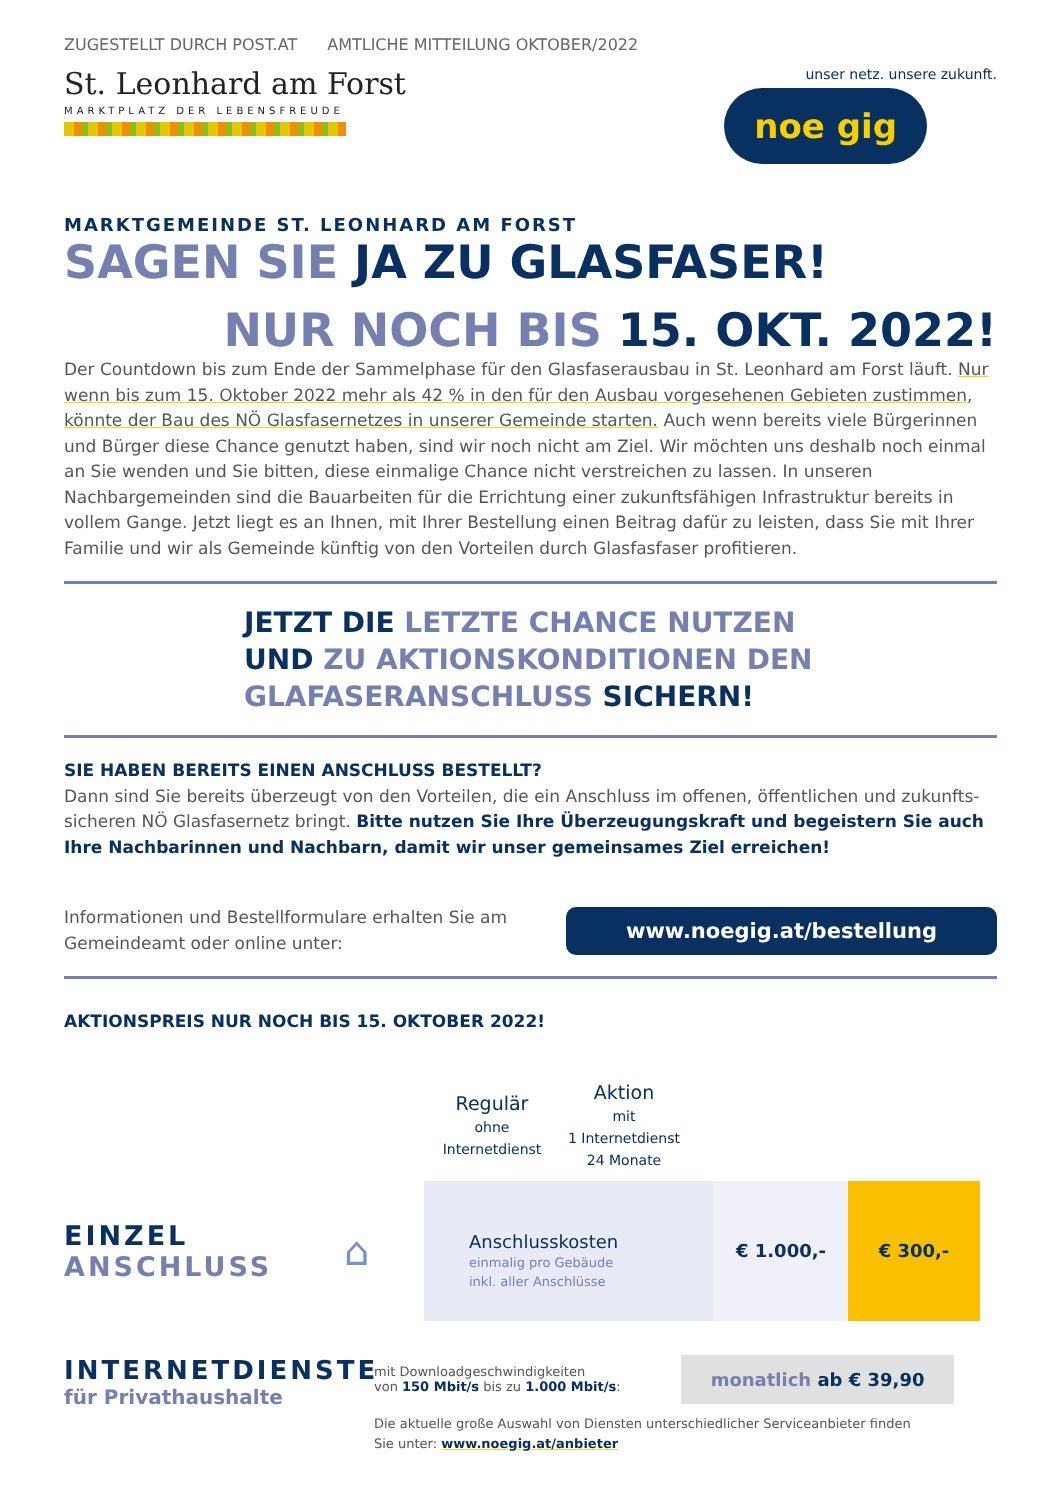ZUGESTELLT DURCH POST.AT AMTLICHE MITTEILUNG OKTOBER/2022
St. Leonhard am Forst
MARKTPLATZ DER LEBENSFREUDE
unser netz. unsere zukunft.
noe gig
MARKTGEMEINDE ST. LEONHARD AM FORST
SAGEN SIE JA ZU GLASFASER!
NUR NOCH BIS 15. OKT. 2022!
Der Countdown bis zum Ende der Sammelphase für den Glasfaserausbau in St. Leonhard am Forst läuft. Nur wenn bis zum 15. Oktober 2022 mehr als 42 % in den für den Ausbau vorgesehenen Gebieten zustimmen, könnte der Bau des NÖ Glasfasernetzes in unserer Gemeinde starten. Auch wenn bereits viele Bürgerinnen und Bürger diese Chance genutzt haben, sind wir noch nicht am Ziel. Wir möchten uns deshalb noch einmal an Sie wenden und Sie bitten, diese einmalige Chance nicht verstreichen zu lassen. In unseren Nachbargemeinden sind die Bauarbeiten für die Errichtung einer zukunftsfähigen Infrastruktur bereits in vollem Gange. Jetzt liegt es an Ihnen, mit Ihrer Bestellung einen Beitrag dafür zu leisten, dass Sie mit Ihrer Familie und wir als Gemeinde künftig von den Vorteilen durch Glasfasfaser profitieren.
JETZT DIE LETZTE CHANCE NUTZEN
UND ZU AKTIONSKONDITIONEN DEN
GLAFASERANSCHLUSS SICHERN!
SIE HABEN BEREITS EINEN ANSCHLUSS BESTELLT?
Dann sind Sie bereits überzeugt von den Vorteilen, die ein Anschluss im offenen, öffentlichen und zukunfts-sicheren NÖ Glasfasernetz bringt. Bitte nutzen Sie Ihre Überzeugungskraft und begeistern Sie auch Ihre Nachbarinnen und Nachbarn, damit wir unser gemeinsames Ziel erreichen!
Informationen und Bestellformulare erhalten Sie am
Gemeindeamt oder online unter:
www.noegig.at/bestellung
AKTIONSPREIS NUR NOCH BIS 15. OKTOBER 2022!
| | Regulär ohne Internetdienst | Aktion mit 1 Internetdienst 24 Monate |
EINZEL
ANSCHLUSS
⌂
Anschlusskosten
einmalig pro Gebäude
inkl. aller Anschlüsse
€ 1.000,- € 300,-
INTERNETDIENSTE
für Privathaushalte
mit Downloadgeschwindigkeiten
von 150 Mbit/s bis zu 1.000 Mbit/s: monatlich ab € 39,90
Die aktuelle große Auswahl von Diensten unterschiedlicher Serviceanbieter finden
Sie unter: www.noegig.at/anbieter